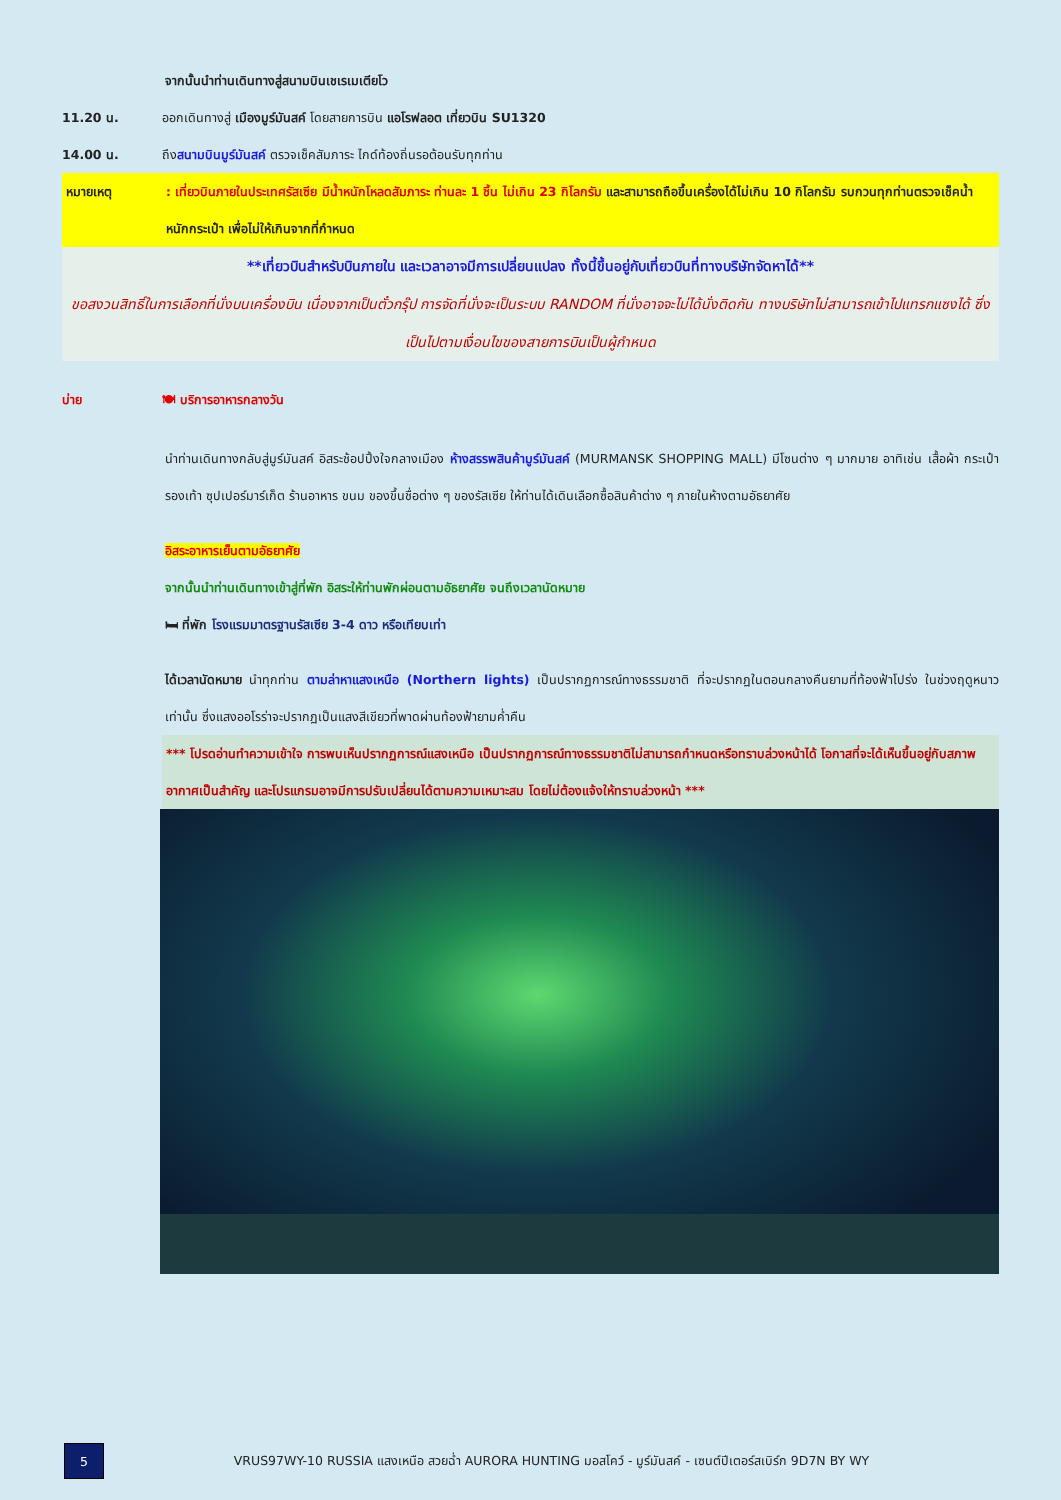จากนั้นนำท่านเดินทางสู่สนามบินเชเรเมเตียโว
11.20 น. ออกเดินทางสู่ เมืองมูร์มันสค์ โดยสายการบิน แอโรฟลอต เที่ยวบิน SU1320
14.00 น. ถึงสนามบินมูร์มันสค์ ตรวจเช็คสัมภาระ ไกด์ท้องถิ่นรอต้อนรับทุกท่าน
หมายเหตุ : เที่ยวบินภายในประเทศรัสเซีย มีน้ำหนักโหลดสัมภาระ ท่านละ 1 ชิ้น ไม่เกิน 23 กิโลกรัม และสามารถถือขึ้นเครื่องได้ไม่เกิน 10 กิโลกรัม รบกวนทุกท่านตรวจเช็คน้ำหนักกระเป๋า เพื่อไม่ให้เกินจากที่กำหนด
**เที่ยวบินสำหรับบินภายใน และเวลาอาจมีการเปลี่ยนแปลง ทั้งนี้ขึ้นอยู่กับเที่ยวบินที่ทางบริษัทจัดหาได้**
ขอสงวนสิทธิ์ในการเลือกที่นั่งบนเครื่องบิน เนื่องจากเป็นตั๋วกรุ๊ป การจัดที่นั่งจะเป็นระบบ RANDOM ที่นั่งอาจจะไม่ได้นั่งติดกัน ทางบริษัทไม่สามารถเข้าไปแทรกแซงได้ ซึ่งเป็นไปตามเงื่อนไขของสายการบินเป็นผู้กำหนด
บ่าย 🍽 บริการอาหารกลางวัน
นำท่านเดินทางกลับสู่มูร์มันสค์ อิสระช้อปปิ้งใจกลางเมือง ห้างสรรพสินค้ามูร์มันสค์ (MURMANSK SHOPPING MALL) มีโซนต่าง ๆ มากมาย อาทิเช่น เสื้อผ้า กระเป๋า รองเท้า ซุปเปอร์มาร์เก็ต ร้านอาหาร ขนม ของขึ้นชื่อต่าง ๆ ของรัสเซีย ให้ท่านได้เดินเลือกซื้อสินค้าต่าง ๆ ภายในห้างตามอัธยาศัย
อิสระอาหารเย็นตามอัธยาศัย
จากนั้นนำท่านเดินทางเข้าสู่ที่พัก อิสระให้ท่านพักผ่อนตามอัธยาศัย จนถึงเวลานัดหมาย
🛏 ที่พัก โรงแรมมาตรฐานรัสเซีย 3-4 ดาว หรือเทียบเท่า
ได้เวลานัดหมาย นำทุกท่าน ตามล่าหาแสงเหนือ (Northern lights) เป็นปรากฏการณ์ทางธรรมชาติ ที่จะปรากฏในตอนกลางคืนยามที่ท้องฟ้าโปร่ง ในช่วงฤดูหนาวเท่านั้น ซึ่งแสงออโรร่าจะปรากฏเป็นแสงสีเขียวที่พาดผ่านท้องฟ้ายามค่ำคืน
*** โปรดอ่านทำความเข้าใจ การพบเห็นปรากฏการณ์แสงเหนือ เป็นปรากฏการณ์ทางธรรมชาติไม่สามารถกำหนดหรือทราบล่วงหน้าได้ โอกาสที่จะได้เห็นขึ้นอยู่กับสภาพอากาศเป็นสำคัญ และโปรแกรมอาจมีการปรับเปลี่ยนได้ตามความเหมาะสม โดยไม่ต้องแจ้งให้ทราบล่วงหน้า ***
5
VRUS97WY-10 RUSSIA แสงเหนือ สวยฉ่ำ AURORA HUNTING มอสโคว์ - มูร์มันสค์ - เซนต์ปีเตอร์สเบิร์ก 9D7N BY WY